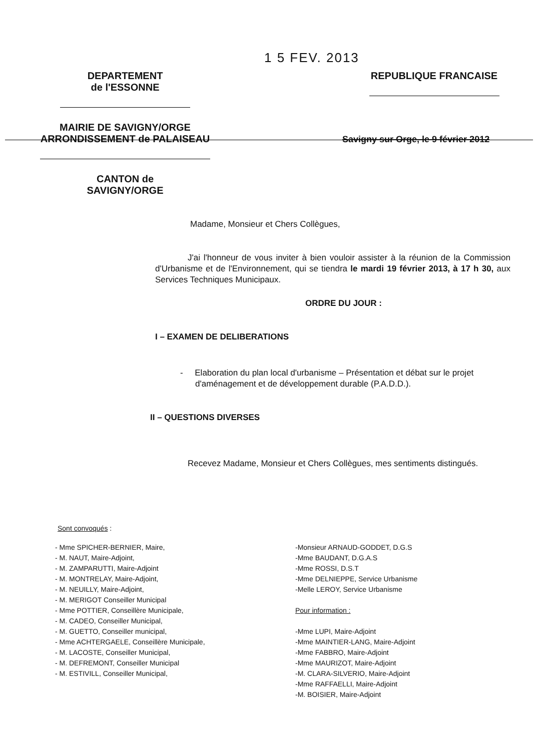1 5 FEV. 2013
DEPARTEMENT
de l'ESSONNE
MAIRIE DE SAVIGNY/ORGE
ARRONDISSEMENT de PALAISEAU
CANTON de
SAVIGNY/ORGE
REPUBLIQUE FRANCAISE
Savigny sur Orge, le 9 février 2012
Madame, Monsieur et Chers Collègues,
J'ai l'honneur de vous inviter à bien vouloir assister à la réunion de la Commission d'Urbanisme et de l'Environnement, qui se tiendra le mardi 19 février 2013, à 17 h 30, aux Services Techniques Municipaux.
ORDRE DU JOUR :
I – EXAMEN DE DELIBERATIONS
- Elaboration du plan local d'urbanisme – Présentation et débat sur le projet d'aménagement et de développement durable (P.A.D.D.).
II – QUESTIONS DIVERSES
Recevez Madame, Monsieur et Chers Collègues, mes sentiments distingués.
Sont convoqués :
- Mme SPICHER-BERNIER, Maire,
- M. NAUT, Maire-Adjoint,
- M. ZAMPARUTTI, Maire-Adjoint
- M. MONTRELAY, Maire-Adjoint,
- M. NEUILLY, Maire-Adjoint,
- M. MERIGOT Conseiller Municipal
- Mme POTTIER, Conseillère Municipale,
- M. CADEO, Conseiller Municipal,
- M. GUETTO, Conseiller municipal,
- Mme ACHTERGAELE, Conseillère Municipale,
- M. LACOSTE, Conseiller Municipal,
- M. DEFREMONT, Conseiller Municipal
- M. ESTIVILL, Conseiller Municipal,
-Monsieur ARNAUD-GODDET, D.G.S
-Mme BAUDANT, D.G.A.S
-Mme ROSSI, D.S.T
-Mme DELNIEPPE, Service Urbanisme
-Melle LEROY, Service Urbanisme
Pour information :
-Mme LUPI, Maire-Adjoint
-Mme MAINTIER-LANG, Maire-Adjoint
-Mme FABBRO, Maire-Adjoint
-Mme MAURIZOT, Maire-Adjoint
-M. CLARA-SILVERIO, Maire-Adjoint
-Mme RAFFAELLI, Maire-Adjoint
-M. BOISIER, Maire-Adjoint